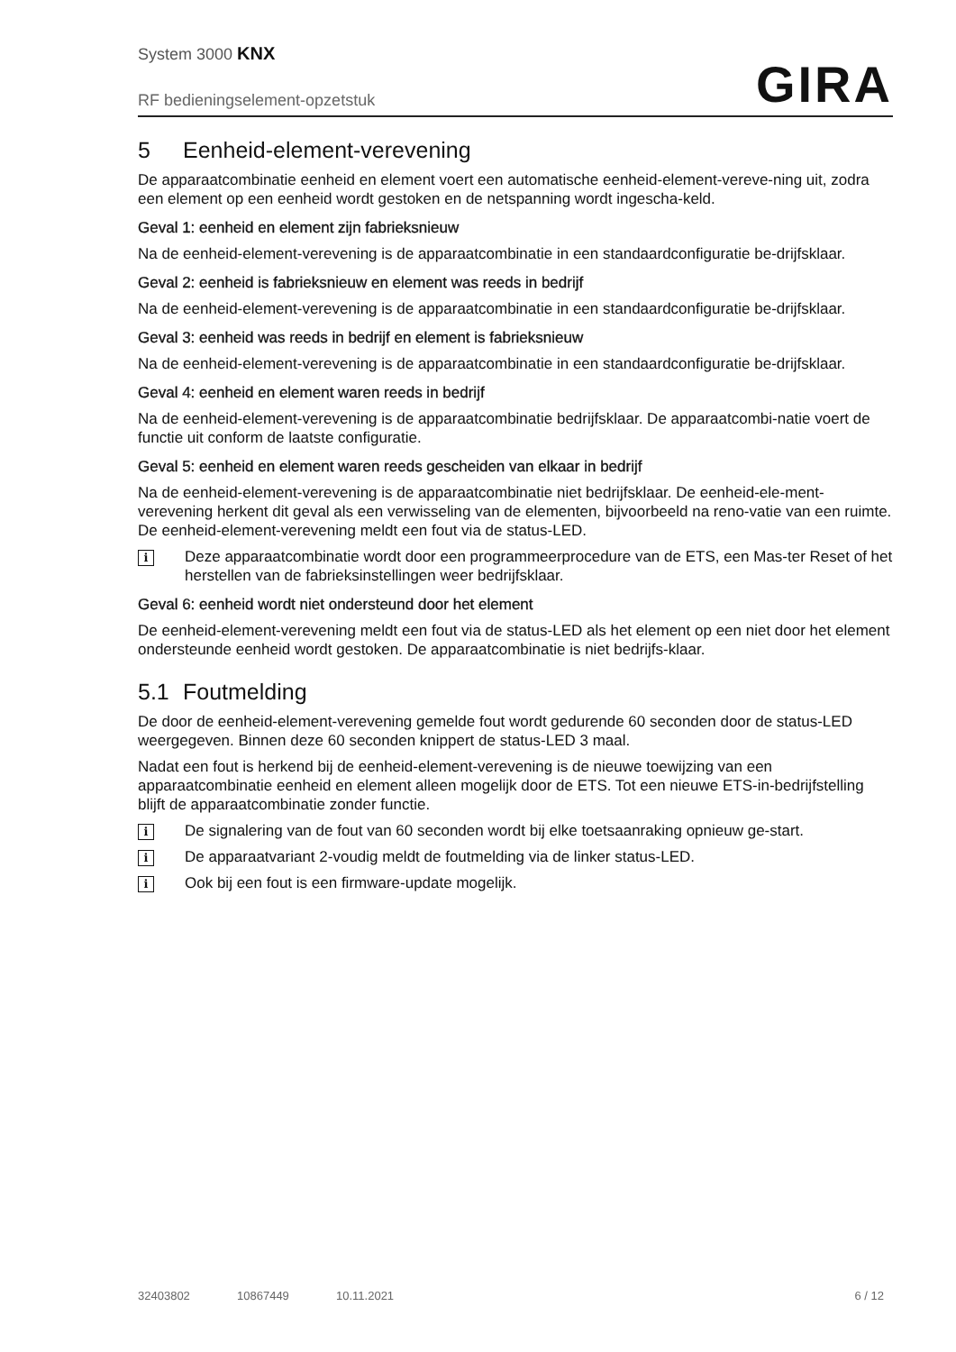System 3000 KNX
RF bedieningselement-opzetstuk
GIRA
5 Eenheid-element-verevening
De apparaatcombinatie eenheid en element voert een automatische eenheid-element-vereve-ning uit, zodra een element op een eenheid wordt gestoken en de netspanning wordt ingescha-keld.
Geval 1: eenheid en element zijn fabrieksnieuw
Na de eenheid-element-verevening is de apparaatcombinatie in een standaardconfiguratie be-drijfsklaar.
Geval 2: eenheid is fabrieksnieuw en element was reeds in bedrijf
Na de eenheid-element-verevening is de apparaatcombinatie in een standaardconfiguratie be-drijfsklaar.
Geval 3: eenheid was reeds in bedrijf en element is fabrieksnieuw
Na de eenheid-element-verevening is de apparaatcombinatie in een standaardconfiguratie be-drijfsklaar.
Geval 4: eenheid en element waren reeds in bedrijf
Na de eenheid-element-verevening is de apparaatcombinatie bedrijfsklaar. De apparaatcombi-natie voert de functie uit conform de laatste configuratie.
Geval 5: eenheid en element waren reeds gescheiden van elkaar in bedrijf
Na de eenheid-element-verevening is de apparaatcombinatie niet bedrijfsklaar. De eenheid-ele-ment-verevening herkent dit geval als een verwisseling van de elementen, bijvoorbeeld na reno-vatie van een ruimte. De eenheid-element-verevening meldt een fout via de status-LED.
i
Deze apparaatcombinatie wordt door een programmeerprocedure van de ETS, een Mas-ter Reset of het herstellen van de fabrieksinstellingen weer bedrijfsklaar.
Geval 6: eenheid wordt niet ondersteund door het element
De eenheid-element-verevening meldt een fout via de status-LED als het element op een niet door het element ondersteunde eenheid wordt gestoken. De apparaatcombinatie is niet bedrijfs-klaar.
5.1 Foutmelding
De door de eenheid-element-verevening gemelde fout wordt gedurende 60 seconden door de status-LED weergegeven. Binnen deze 60 seconden knippert de status-LED 3 maal.
Nadat een fout is herkend bij de eenheid-element-verevening is de nieuwe toewijzing van een apparaatcombinatie eenheid en element alleen mogelijk door de ETS. Tot een nieuwe ETS-in-bedrijfstelling blijft de apparaatcombinatie zonder functie.
i
De signalering van de fout van 60 seconden wordt bij elke toetsaanraking opnieuw ge-start.
i
De apparaatvariant 2-voudig meldt de foutmelding via de linker status-LED.
i
Ook bij een fout is een firmware-update mogelijk.
32403802 10867449 10.11.2021 6 / 12